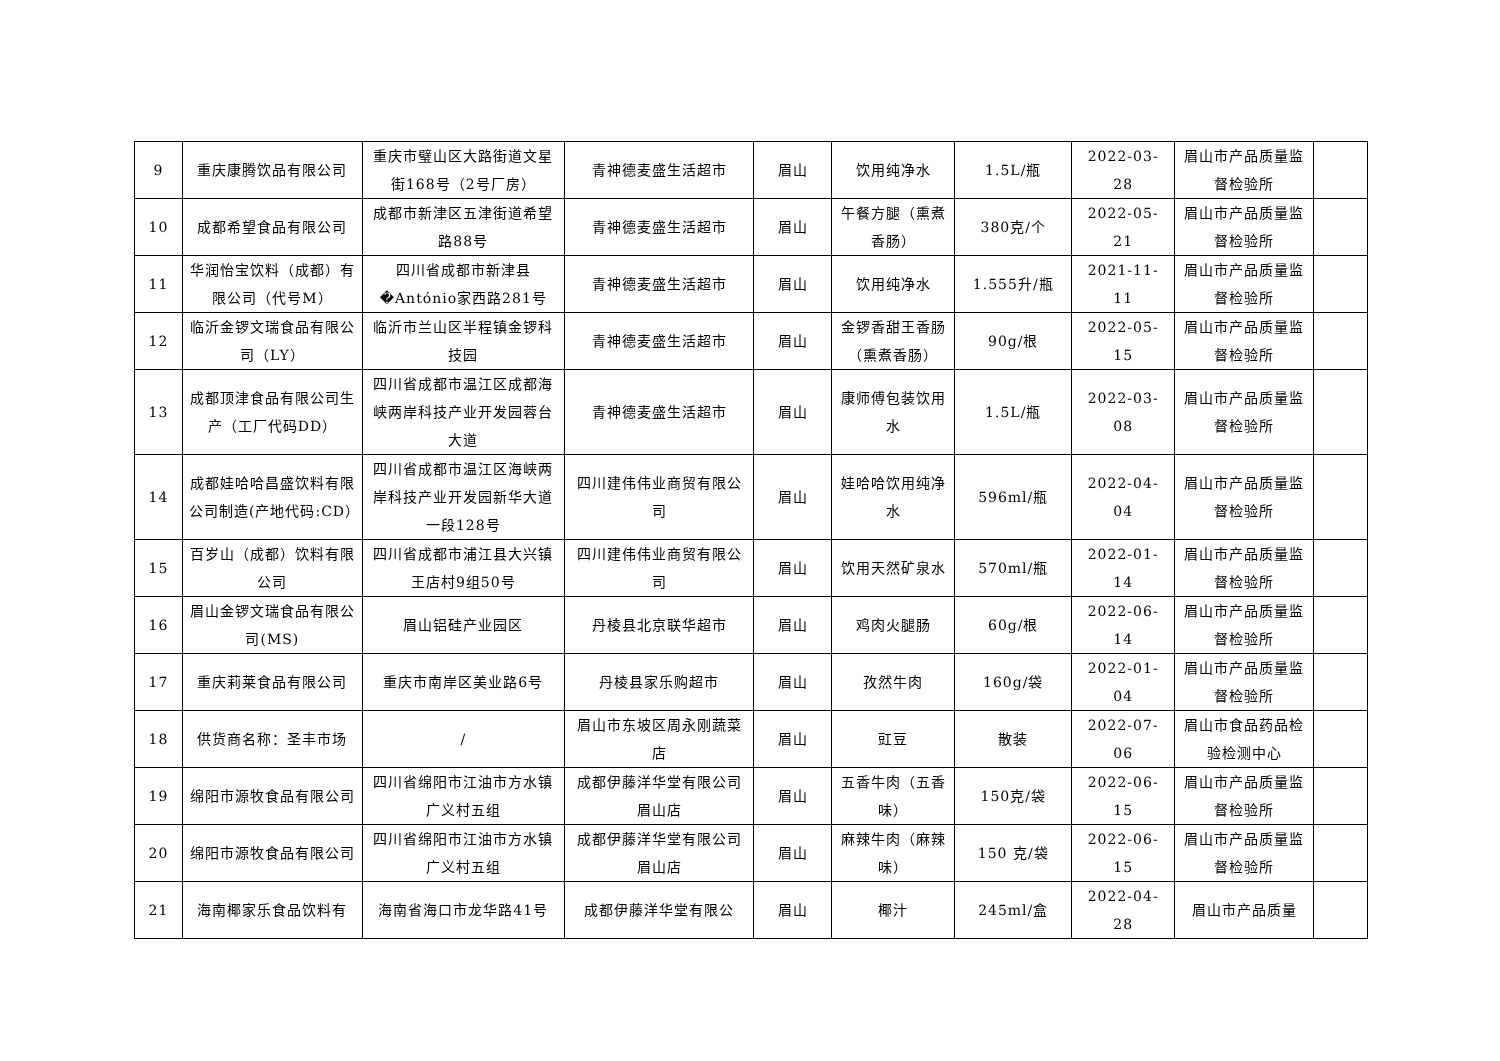| 9 | 重庆康腾饮品有限公司 | 重庆市璧山区大路街道文星街168号（2号厂房） | 青神德麦盛生活超市 | 眉山 | 饮用纯净水 | 1.5L/瓶 | 2022-03-28 | 眉山市产品质量监督检验所 | |
| 10 | 成都希望食品有限公司 | 成都市新津区五津街道希望路88号 | 青神德麦盛生活超市 | 眉山 | 午餐方腿（熏煮香肠） | 380克/个 | 2022-05-21 | 眉山市产品质量监督检验所 | |
| 11 | 华润怡宝饮料（成都）有限公司（代号M） | 四川省成都市新津县�António家西路281号 | 青神德麦盛生活超市 | 眉山 | 饮用纯净水 | 1.555升/瓶 | 2021-11-11 | 眉山市产品质量监督检验所 | |
| 12 | 临沂金锣文瑞食品有限公司（LY） | 临沂市兰山区半程镇金锣科技园 | 青神德麦盛生活超市 | 眉山 | 金锣香甜王香肠（熏煮香肠） | 90g/根 | 2022-05-15 | 眉山市产品质量监督检验所 | |
| 13 | 成都顶津食品有限公司生产（工厂代码DD） | 四川省成都市温江区成都海峡两岸科技产业开发园蓉台大道 | 青神德麦盛生活超市 | 眉山 | 康师傅包装饮用水 | 1.5L/瓶 | 2022-03-08 | 眉山市产品质量监督检验所 | |
| 14 | 成都娃哈哈昌盛饮料有限公司制造(产地代码:CD） | 四川省成都市温江区海峡两岸科技产业开发园新华大道一段128号 | 四川建伟伟业商贸有限公司 | 眉山 | 娃哈哈饮用纯净水 | 596ml/瓶 | 2022-04-04 | 眉山市产品质量监督检验所 | |
| 15 | 百岁山（成都）饮料有限公司 | 四川省成都市浦江县大兴镇王店村9组50号 | 四川建伟伟业商贸有限公司 | 眉山 | 饮用天然矿泉水 | 570ml/瓶 | 2022-01-14 | 眉山市产品质量监督检验所 | |
| 16 | 眉山金锣文瑞食品有限公司(MS) | 眉山铝硅产业园区 | 丹棱县北京联华超市 | 眉山 | 鸡肉火腿肠 | 60g/根 | 2022-06-14 | 眉山市产品质量监督检验所 | |
| 17 | 重庆莉莱食品有限公司 | 重庆市南岸区美业路6号 | 丹棱县家乐购超市 | 眉山 | 孜然牛肉 | 160g/袋 | 2022-01-04 | 眉山市产品质量监督检验所 | |
| 18 | 供货商名称：圣丰市场 | / | 眉山市东坡区周永刚蔬菜店 | 眉山 | 豇豆 | 散装 | 2022-07-06 | 眉山市食品药品检验检测中心 | |
| 19 | 绵阳市源牧食品有限公司 | 四川省绵阳市江油市方水镇广义村五组 | 成都伊藤洋华堂有限公司眉山店 | 眉山 | 五香牛肉（五香味） | 150克/袋 | 2022-06-15 | 眉山市产品质量监督检验所 | |
| 20 | 绵阳市源牧食品有限公司 | 四川省绵阳市江油市方水镇广义村五组 | 成都伊藤洋华堂有限公司眉山店 | 眉山 | 麻辣牛肉（麻辣味） | 150 克/袋 | 2022-06-15 | 眉山市产品质量监督检验所 | |
| 21 | 海南椰家乐食品饮料有 | 海南省海口市龙华路41号 | 成都伊藤洋华堂有限公 | 眉山 | 椰汁 | 245ml/盒 | 2022-04-28 | 眉山市产品质量 | |